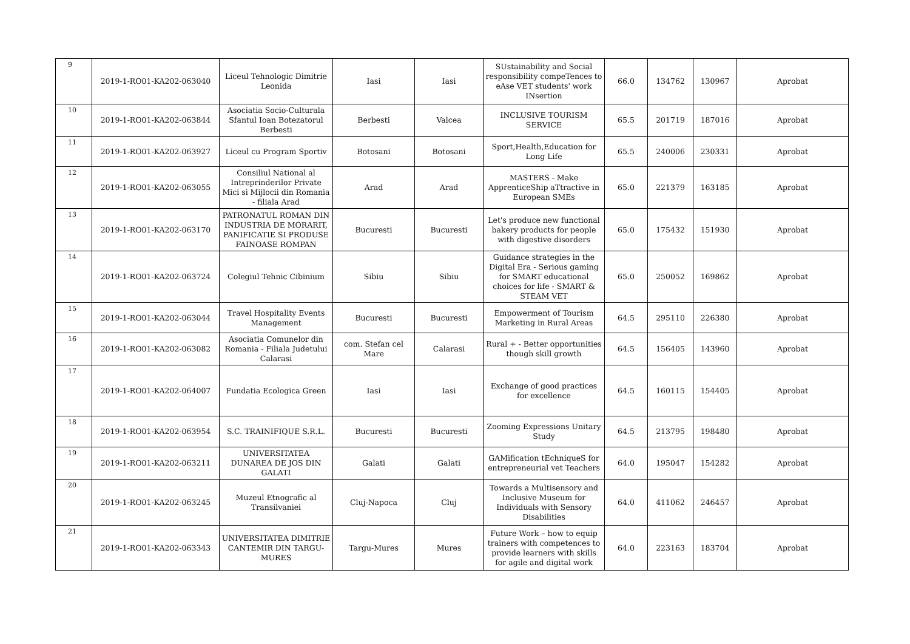| 9 | 2019-1-RO01-KA202-063040 | Liceul Tehnologic Dimitrie Leonida | Iasi | Iasi | SUstainability and Social responsibility compeTences to eAse VET students' work INsertion | 66.0 | 134762 | 130967 | Aprobat |
| 10 | 2019-1-RO01-KA202-063844 | Asociatia Socio-Culturala Sfantul Ioan Botezatorul Berbesti | Berbesti | Valcea | INCLUSIVE TOURISM SERVICE | 65.5 | 201719 | 187016 | Aprobat |
| 11 | 2019-1-RO01-KA202-063927 | Liceul cu Program Sportiv | Botosani | Botosani | Sport,Health,Education for Long Life | 65.5 | 240006 | 230331 | Aprobat |
| 12 | 2019-1-RO01-KA202-063055 | Consiliul National al Intreprinderilor Private Mici si Mijlocii din Romania - filiala Arad | Arad | Arad | MASTERS - Make ApprenticeShip aTtractive in European SMEs | 65.0 | 221379 | 163185 | Aprobat |
| 13 | 2019-1-RO01-KA202-063170 | PATRONATUL ROMAN DIN INDUSTRIA DE MORARIT, PANIFICATIE SI PRODUSE FAINOASE ROMPAN | Bucuresti | Bucuresti | Let's produce new functional bakery products for people with digestive disorders | 65.0 | 175432 | 151930 | Aprobat |
| 14 | 2019-1-RO01-KA202-063724 | Colegiul Tehnic Cibinium | Sibiu | Sibiu | Guidance strategies in the Digital Era - Serious gaming for SMART educational choices for life - SMART & STEAM VET | 65.0 | 250052 | 169862 | Aprobat |
| 15 | 2019-1-RO01-KA202-063044 | Travel Hospitality Events Management | Bucuresti | Bucuresti | Empowerment of Tourism Marketing in Rural Areas | 64.5 | 295110 | 226380 | Aprobat |
| 16 | 2019-1-RO01-KA202-063082 | Asociatia Comunelor din Romania - Filiala Judetului Calarasi | com. Stefan cel Mare | Calarasi | Rural + - Better opportunities though skill growth | 64.5 | 156405 | 143960 | Aprobat |
| 17 | 2019-1-RO01-KA202-064007 | Fundatia Ecologica Green | Iasi | Iasi | Exchange of good practices for excellence | 64.5 | 160115 | 154405 | Aprobat |
| 18 | 2019-1-RO01-KA202-063954 | S.C. TRAINIFIQUE S.R.L. | Bucuresti | Bucuresti | Zooming Expressions Unitary Study | 64.5 | 213795 | 198480 | Aprobat |
| 19 | 2019-1-RO01-KA202-063211 | UNIVERSITATEA DUNAREA DE JOS DIN GALATI | Galati | Galati | GAMification tEchniqueS for entrepreneurial vet Teachers | 64.0 | 195047 | 154282 | Aprobat |
| 20 | 2019-1-RO01-KA202-063245 | Muzeul Etnografic al Transilvaniei | Cluj-Napoca | Cluj | Towards a Multisensory and Inclusive Museum for Individuals with Sensory Disabilities | 64.0 | 411062 | 246457 | Aprobat |
| 21 | 2019-1-RO01-KA202-063343 | UNIVERSITATEA DIMITRIE CANTEMIR DIN TARGU-MURES | Targu-Mures | Mures | Future Work – how to equip trainers with competences to provide learners with skills for agile and digital work | 64.0 | 223163 | 183704 | Aprobat |